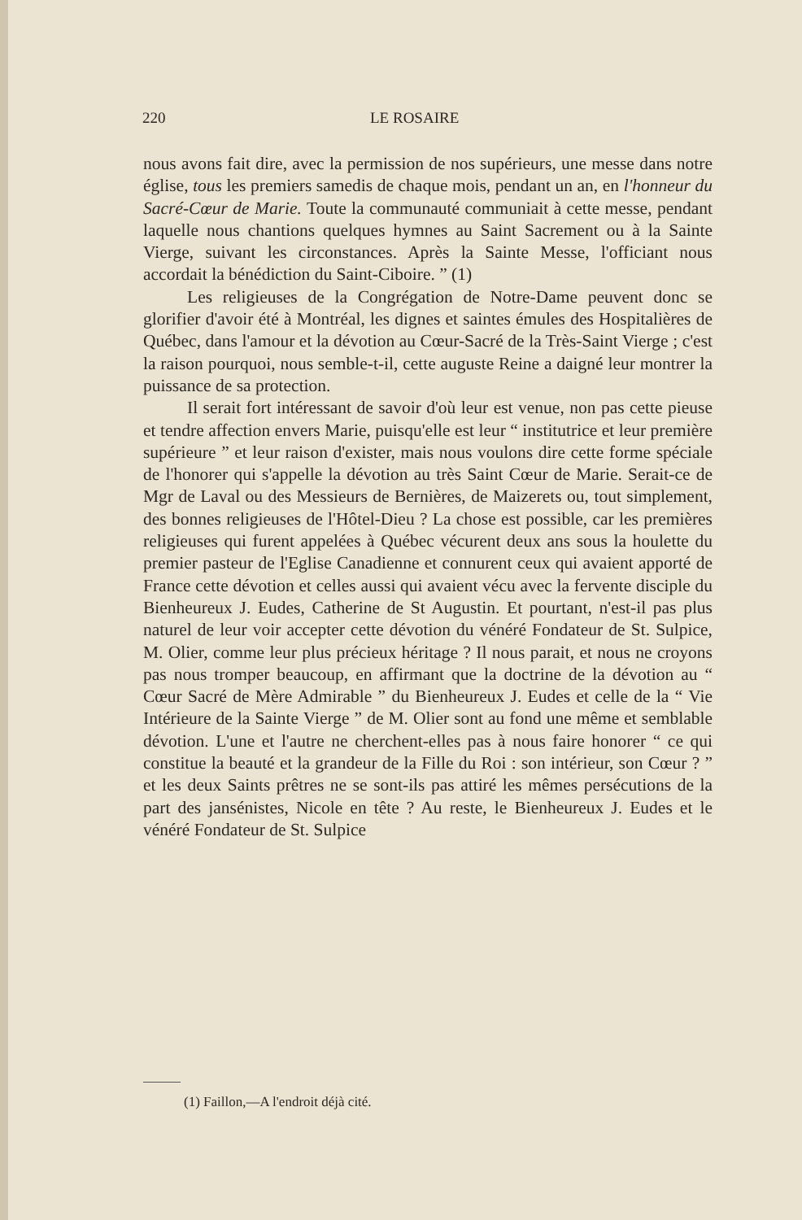220 LE ROSAIRE
nous avons fait dire, avec la permission de nos supérieurs, une messe dans notre église, tous les premiers samedis de chaque mois, pendant un an, en l'honneur du Sacré-Cœur de Marie. Toute la communauté communiait à cette messe, pendant laquelle nous chantions quelques hymnes au Saint Sacrement ou à la Sainte Vierge, suivant les circonstances. Après la Sainte Messe, l'officiant nous accordait la bénédiction du Saint-Ciboire. ” (1)
Les religieuses de la Congrégation de Notre-Dame peuvent donc se glorifier d'avoir été à Montréal, les dignes et saintes émules des Hospitalières de Québec, dans l'amour et la dévotion au Cœur-Sacré de la Très-Saint Vierge ; c'est la raison pourquoi, nous semble-t-il, cette auguste Reine a daigné leur montrer la puissance de sa protection.
Il serait fort intéressant de savoir d'où leur est venue, non pas cette pieuse et tendre affection envers Marie, puisqu'elle est leur “ institutrice et leur première supérieure ” et leur raison d'exister, mais nous voulons dire cette forme spéciale de l'honorer qui s'appelle la dévotion au très Saint Cœur de Marie. Serait-ce de Mgr de Laval ou des Messieurs de Bernières, de Maizerets ou, tout simplement, des bonnes religieuses de l'Hôtel-Dieu ? La chose est possible, car les premières religieuses qui furent appelées à Québec vécurent deux ans sous la houlette du premier pasteur de l'Eglise Canadienne et connurent ceux qui avaient apporté de France cette dévotion et celles aussi qui avaient vécu avec la fervente disciple du Bienheureux J. Eudes, Catherine de St Augustin. Et pourtant, n'est-il pas plus naturel de leur voir accepter cette dévotion du vénéré Fondateur de St. Sulpice, M. Olier, comme leur plus précieux héritage ? Il nous parait, et nous ne croyons pas nous tromper beaucoup, en affirmant que la doctrine de la dévotion au “ Cœur Sacré de Mère Admirable ” du Bienheureux J. Eudes et celle de la “ Vie Intérieure de la Sainte Vierge ” de M. Olier sont au fond une même et semblable dévotion. L'une et l'autre ne cherchent-elles pas à nous faire honorer “ ce qui constitue la beauté et la grandeur de la Fille du Roi : son intérieur, son Cœur ? ” et les deux Saints prêtres ne se sont-ils pas attiré les mêmes persécutions de la part des jansénistes, Nicole en tête ? Au reste, le Bienheureux J. Eudes et le vénéré Fondateur de St. Sulpice
(1) Faillon,—A l'endroit déjà cité.